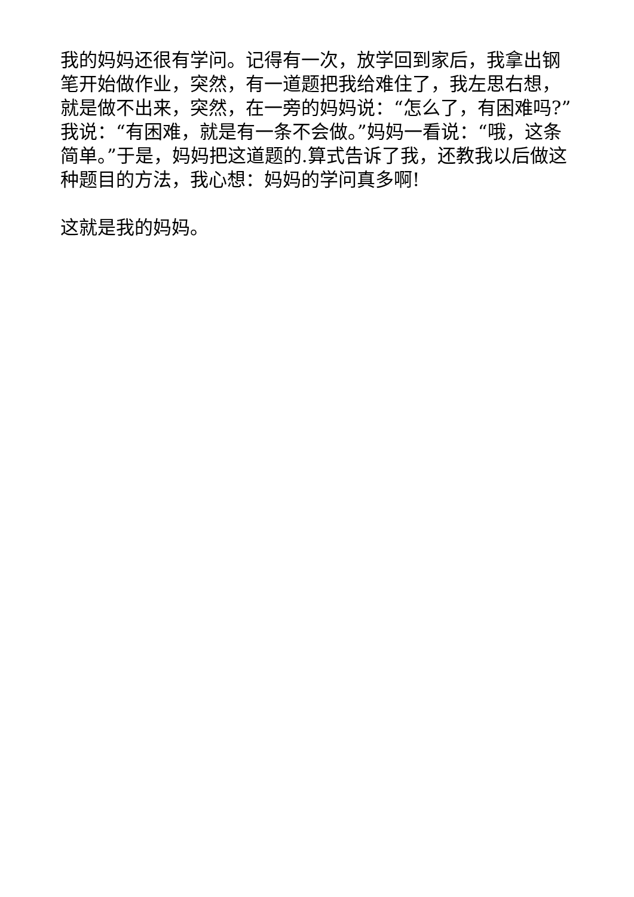我的妈妈还很有学问。记得有一次，放学回到家后，我拿出钢笔开始做作业，突然，有一道题把我给难住了，我左思右想，就是做不出来，突然，在一旁的妈妈说：“怎么了，有困难吗?”我说：“有困难，就是有一条不会做。”妈妈一看说：“哦，这条简单。”于是，妈妈把这道题的.算式告诉了我，还教我以后做这种题目的方法，我心想：妈妈的学问真多啊!
这就是我的妈妈。